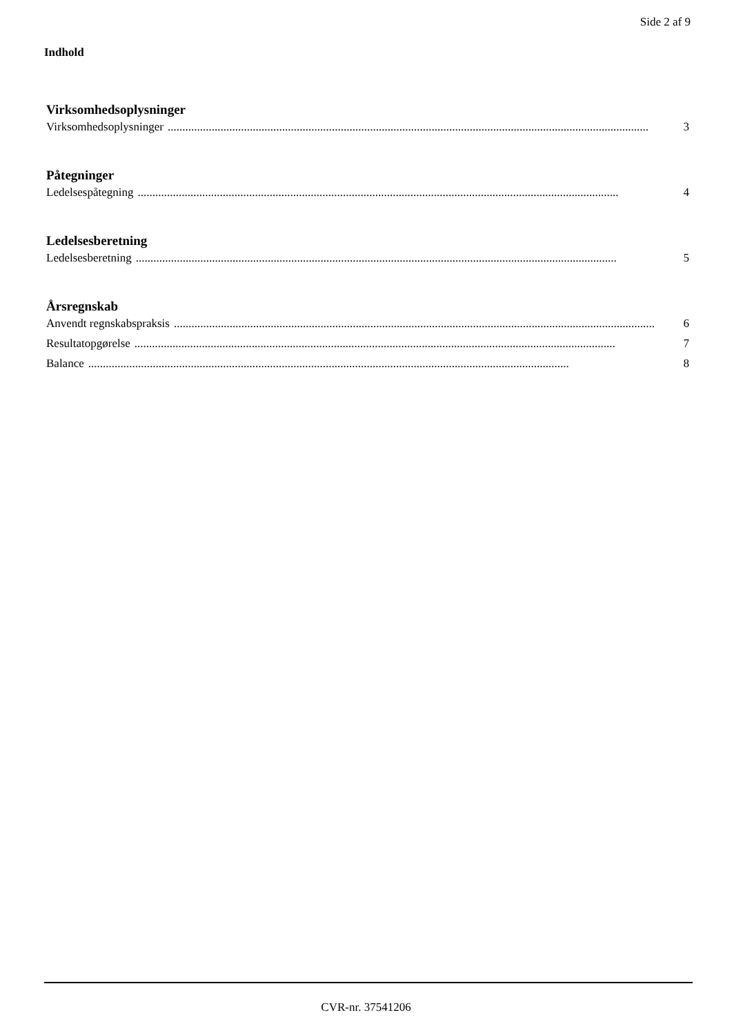Side 2 af 9
Indhold
Virksomhedsoplysninger
Virksomhedsoplysninger.................................................................................................................................................................... 3
Påtegninger
Ledelsespåtegning.................................................................................................................................................................... 4
Ledelsesberetning
Ledelsesberetning.................................................................................................................................................................... 5
Årsregnskab
Anvendt regnskabspraksis.................................................................................................................................................................... 6
Resultatopgørelse.................................................................................................................................................................... 7
Balance.................................................................................................................................................................... 8
CVR-nr. 37541206